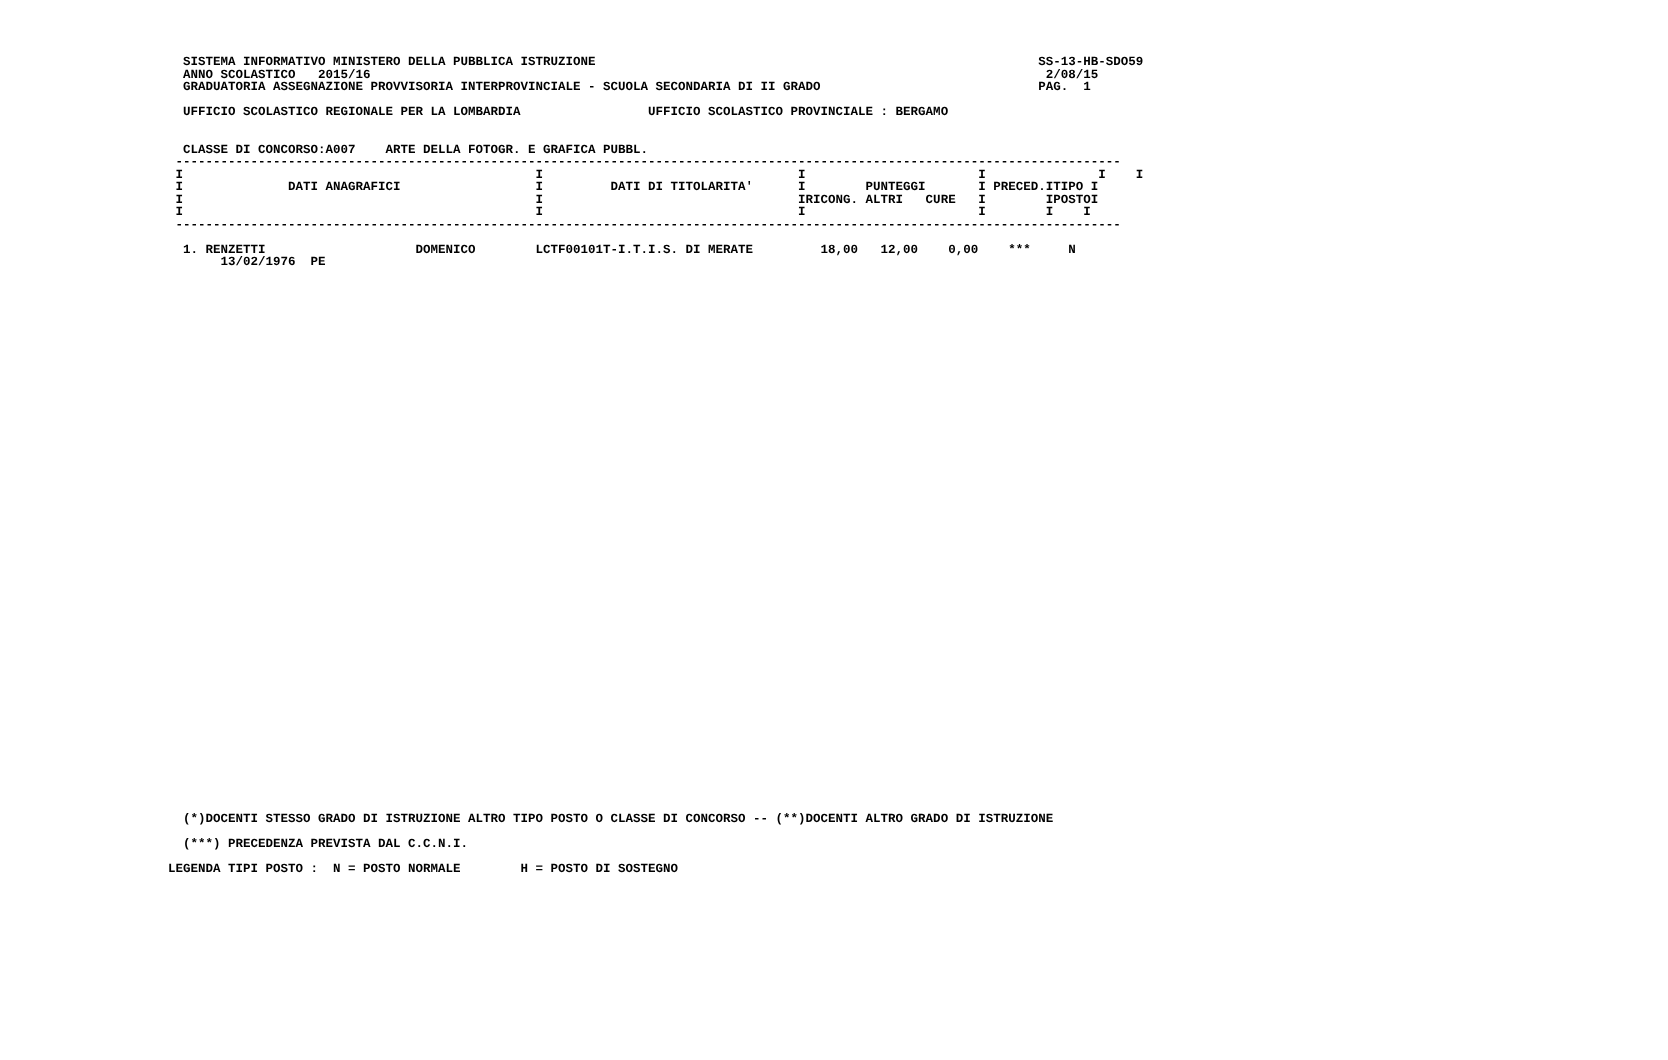SISTEMA INFORMATIVO MINISTERO DELLA PUBBLICA ISTRUZIONE                                                           SS-13-HB-SDO59
  ANNO SCOLASTICO   2015/16                                                                                          2/08/15
  GRADUATORIA ASSEGNAZIONE PROVVISORIA INTERPROVINCIALE - SCUOLA SECONDARIA DI II GRADO                             PAG.  1

  UFFICIO SCOLASTICO REGIONALE PER LA LOMBARDIA                 UFFICIO SCOLASTICO PROVINCIALE : BERGAMO


  CLASSE DI CONCORSO:A007    ARTE DELLA FOTOGR. E GRAFICA PUBBL.
 ------------------------------------------------------------------------------------------------------------------------------
 I                                               I                                  I                       I               I    I
 I              DATI ANAGRAFICI                  I         DATI DI TITOLARITA'      I        PUNTEGGI       I PRECED.ITIPO I
 I                                               I                                  IRICONG. ALTRI   CURE   I        IPOSTOI
 I                                               I                                  I                       I        I    I
 ------------------------------------------------------------------------------------------------------------------------------

  1. RENZETTI                    DOMENICO        LCTF00101T-I.T.I.S. DI MERATE         18,00   12,00    0,00    ***     N
       13/02/1976  PE
  (*)DOCENTI STESSO GRADO DI ISTRUZIONE ALTRO TIPO POSTO O CLASSE DI CONCORSO -- (**)DOCENTI ALTRO GRADO DI ISTRUZIONE

  (***) PRECEDENZA PREVISTA DAL C.C.N.I.

LEGENDA TIPI POSTO :  N = POSTO NORMALE        H = POSTO DI SOSTEGNO